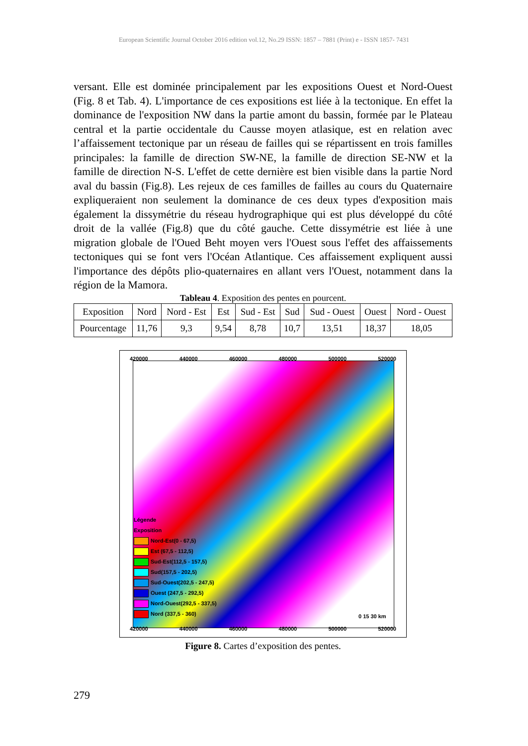European Scientific Journal October 2016 edition vol.12, No.29 ISSN: 1857 – 7881 (Print) e - ISSN 1857- 7431
versant. Elle est dominée principalement par les expositions Ouest et Nord-Ouest (Fig. 8 et Tab. 4). L'importance de ces expositions est liée à la tectonique. En effet la dominance de l'exposition NW dans la partie amont du bassin, formée par le Plateau central et la partie occidentale du Causse moyen atlasique, est en relation avec l’affaissement tectonique par un réseau de failles qui se répartissent en trois familles principales: la famille de direction SW-NE, la famille de direction SE-NW et la famille de direction N-S. L'effet de cette dernière est bien visible dans la partie Nord aval du bassin (Fig.8). Les rejeux de ces familles de failles au cours du Quaternaire expliqueraient non seulement la dominance de ces deux types d'exposition mais également la dissymétrie du réseau hydrographique qui est plus développé du côté droit de la vallée (Fig.8) que du côté gauche. Cette dissymétrie est liée à une migration globale de l'Oued Beht moyen vers l'Ouest sous l'effet des affaissements tectoniques qui se font vers l'Océan Atlantique. Ces affaissement expliquent aussi l'importance des dépôts plio-quaternaires en allant vers l'Ouest, notamment dans la région de la Mamora.
Tableau 4. Exposition des pentes en pourcent.
| Exposition | Nord | Nord - Est | Est | Sud - Est | Sud | Sud - Ouest | Ouest | Nord - Ouest |
| Pourcentage | 11,76 | 9,3 | 9,54 | 8,78 | 10,7 | 13,51 | 18,37 | 18,05 |
420000 440000 460000 480000 500000 520000
Légende
Exposition
Nord-Est(0 - 67,5)
Est (67,5 - 112,5)
Sud-Est(112,5 - 157,5)
Sud(157,5 - 202,5)
Sud-Ouest(202,5 - 247,5)
Ouest (247,5 - 292,5)
Nord-Ouest(292,5 - 337,5)
Nord (337,5 - 360)
0 15 30 km
420000 440000 460000 480000 500000 520000
Figure 8. Cartes d’exposition des pentes.
279